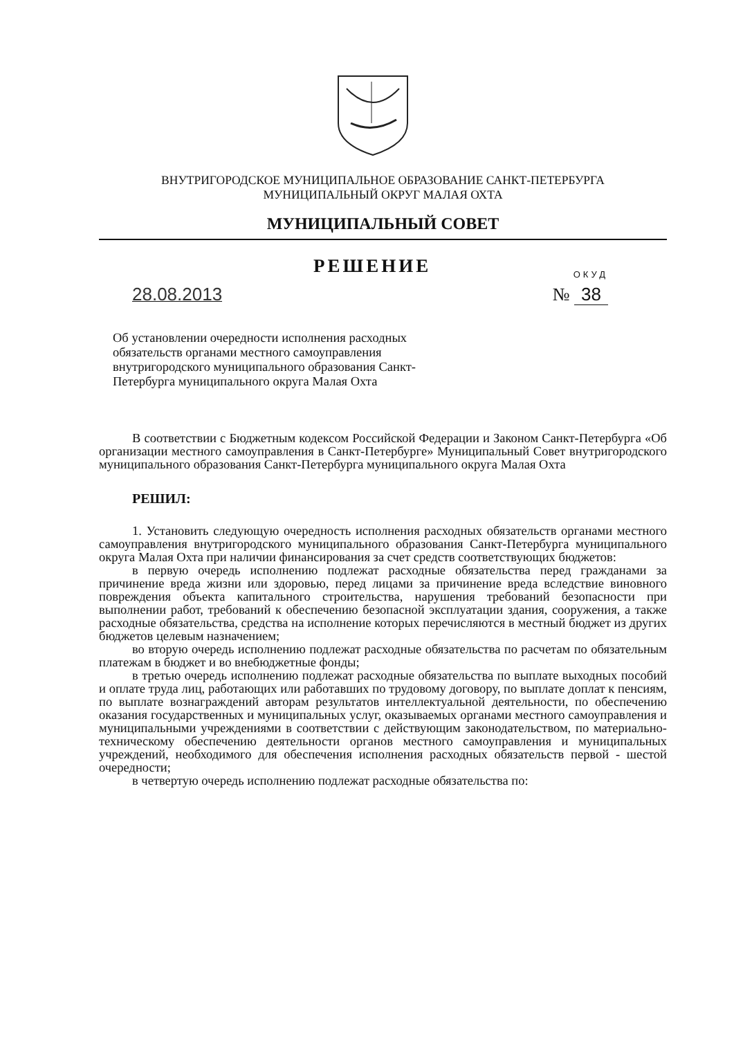ВНУТРИГОРОДСКОЕ МУНИЦИПАЛЬНОЕ ОБРАЗОВАНИЕ САНКТ-ПЕТЕРБУРГА
МУНИЦИПАЛЬНЫЙ ОКРУГ МАЛАЯ ОХТА
МУНИЦИПАЛЬНЫЙ СОВЕТ
РЕШЕНИЕ
ОКУД
28.08.2013 № 38
Об установлении очередности исполнения расходных обязательств органами местного самоуправления внутригородского муниципального образования Санкт-Петербурга муниципального округа Малая Охта
В соответствии с Бюджетным кодексом Российской Федерации и Законом Санкт-Петербурга «Об организации местного самоуправления в Санкт-Петербурге» Муниципальный Совет внутригородского муниципального образования Санкт-Петербурга муниципального округа Малая Охта
РЕШИЛ:
1. Установить следующую очередность исполнения расходных обязательств органами местного самоуправления внутригородского муниципального образования Санкт-Петербурга муниципального округа Малая Охта при наличии финансирования за счет средств соответствующих бюджетов:
в первую очередь исполнению подлежат расходные обязательства перед гражданами за причинение вреда жизни или здоровью, перед лицами за причинение вреда вследствие виновного повреждения объекта капитального строительства, нарушения требований безопасности при выполнении работ, требований к обеспечению безопасной эксплуатации здания, сооружения, а также расходные обязательства, средства на исполнение которых перечисляются в местный бюджет из других бюджетов целевым назначением;
во вторую очередь исполнению подлежат расходные обязательства по расчетам по обязательным платежам в бюджет и во внебюджетные фонды;
в третью очередь исполнению подлежат расходные обязательства по выплате выходных пособий и оплате труда лиц, работающих или работавших по трудовому договору, по выплате доплат к пенсиям, по выплате вознаграждений авторам результатов интеллектуальной деятельности, по обеспечению оказания государственных и муниципальных услуг, оказываемых органами местного самоуправления и муниципальными учреждениями в соответствии с действующим законодательством, по материально-техническому обеспечению деятельности органов местного самоуправления и муниципальных учреждений, необходимого для обеспечения исполнения расходных обязательств первой - шестой очередности;
в четвертую очередь исполнению подлежат расходные обязательства по: